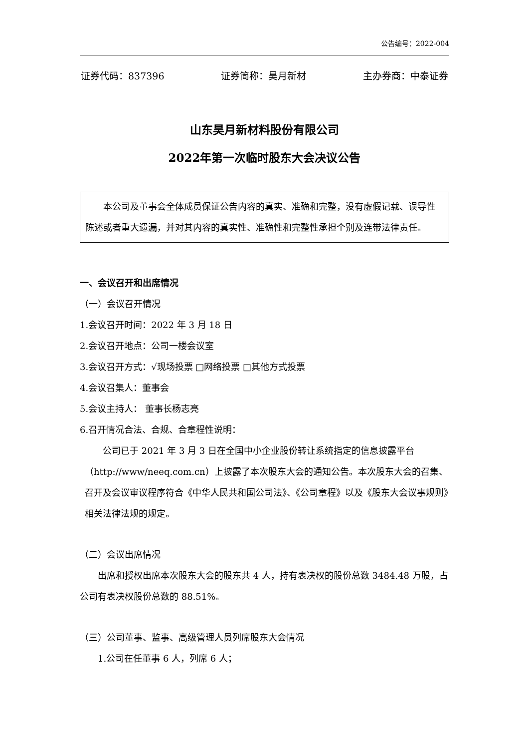公告编号：2022-004
证券代码：837396 证券简称：昊月新材 主办券商：中泰证券
山东昊月新材料股份有限公司
2022年第一次临时股东大会决议公告
本公司及董事会全体成员保证公告内容的真实、准确和完整，没有虚假记载、误导性陈述或者重大遗漏，并对其内容的真实性、准确性和完整性承担个别及连带法律责任。
一、会议召开和出席情况
（一）会议召开情况
1.会议召开时间：2022 年 3 月 18 日
2.会议召开地点：公司一楼会议室
3.会议召开方式：√现场投票 □网络投票 □其他方式投票
4.会议召集人：董事会
5.会议主持人： 董事长杨志亮
6.召开情况合法、合规、合章程性说明：
公司已于 2021 年 3 月 3 日在全国中小企业股份转让系统指定的信息披露平台（http://www/neeq.com.cn）上披露了本次股东大会的通知公告。本次股东大会的召集、召开及会议审议程序符合《中华人民共和国公司法》、《公司章程》以及《股东大会议事规则》相关法律法规的规定。
（二）会议出席情况
出席和授权出席本次股东大会的股东共 4 人，持有表决权的股份总数 3484.48 万股，占公司有表决权股份总数的 88.51%。
（三）公司董事、监事、高级管理人员列席股东大会情况
1.公司在任董事 6 人，列席 6 人；